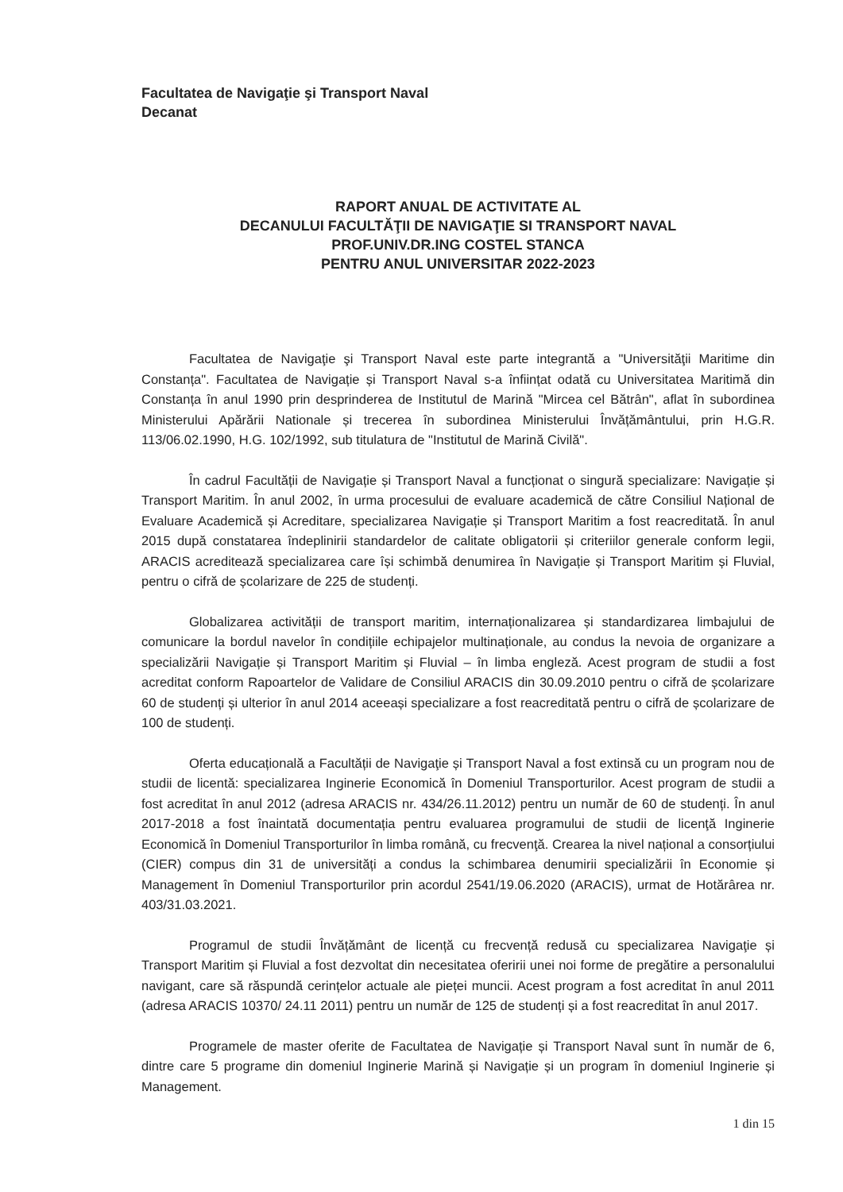Facultatea de Navigaţie şi Transport Naval
Decanat
RAPORT ANUAL DE ACTIVITATE AL
DECANULUI FACULTĂŢII DE NAVIGAŢIE SI TRANSPORT NAVAL
PROF.UNIV.DR.ING COSTEL STANCA
PENTRU ANUL UNIVERSITAR 2022-2023
Facultatea de Navigaţie şi Transport Naval este parte integrantă a "Universităţii Maritime din Constanța". Facultatea de Navigație și Transport Naval s-a înființat odată cu Universitatea Maritimă din Constanța în anul 1990 prin desprinderea de Institutul de Marină "Mircea cel Bătrân", aflat în subordinea Ministerului Apărării Nationale și trecerea în subordinea Ministerului Învățământului, prin H.G.R. 113/06.02.1990, H.G. 102/1992, sub titulatura de "Institutul de Marină Civilă".
În cadrul Facultății de Navigație și Transport Naval a funcționat o singură specializare: Navigație și Transport Maritim. În anul 2002, în urma procesului de evaluare academică de către Consiliul Național de Evaluare Academică și Acreditare, specializarea Navigație și Transport Maritim a fost reacreditată. În anul 2015 după constatarea îndeplinirii standardelor de calitate obligatorii și criteriilor generale conform legii, ARACIS acreditează specializarea care își schimbă denumirea în Navigație și Transport Maritim și Fluvial, pentru o cifră de școlarizare de 225 de studenți.
Globalizarea activității de transport maritim, internaționalizarea și standardizarea limbajului de comunicare la bordul navelor în condițiile echipajelor multinaționale, au condus la nevoia de organizare a specializării Navigație și Transport Maritim și Fluvial – în limba engleză. Acest program de studii a fost acreditat conform Rapoartelor de Validare de Consiliul ARACIS din 30.09.2010 pentru o cifră de școlarizare 60 de studenți și ulterior în anul 2014 aceeași specializare a fost reacreditată pentru o cifră de școlarizare de 100 de studenți.
Oferta educațională a Facultății de Navigaţie și Transport Naval a fost extinsă cu un program nou de studii de licentă: specializarea Inginerie Economică în Domeniul Transporturilor. Acest program de studii a fost acreditat în anul 2012 (adresa ARACIS nr. 434/26.11.2012) pentru un număr de 60 de studenți. În anul 2017-2018 a fost înaintată documentația pentru evaluarea programului de studii de licenţă Inginerie Economică în Domeniul Transporturilor în limba română, cu frecvenţă. Crearea la nivel național a consorțiului (CIER) compus din 31 de universități a condus la schimbarea denumirii specializării în Economie și Management în Domeniul Transporturilor prin acordul 2541/19.06.2020 (ARACIS), urmat de Hotărârea nr. 403/31.03.2021.
Programul de studii Învățământ de licență cu frecvență redusă cu specializarea Navigaţie și Transport Maritim și Fluvial a fost dezvoltat din necesitatea oferirii unei noi forme de pregătire a personalului navigant, care să răspundă cerințelor actuale ale pieței muncii. Acest program a fost acreditat în anul 2011 (adresa ARACIS 10370/ 24.11 2011) pentru un număr de 125 de studenți și a fost reacreditat în anul 2017.
Programele de master oferite de Facultatea de Navigație și Transport Naval sunt în număr de 6, dintre care 5 programe din domeniul Inginerie Marină și Navigație și un program în domeniul Inginerie și Management.
1 din 15